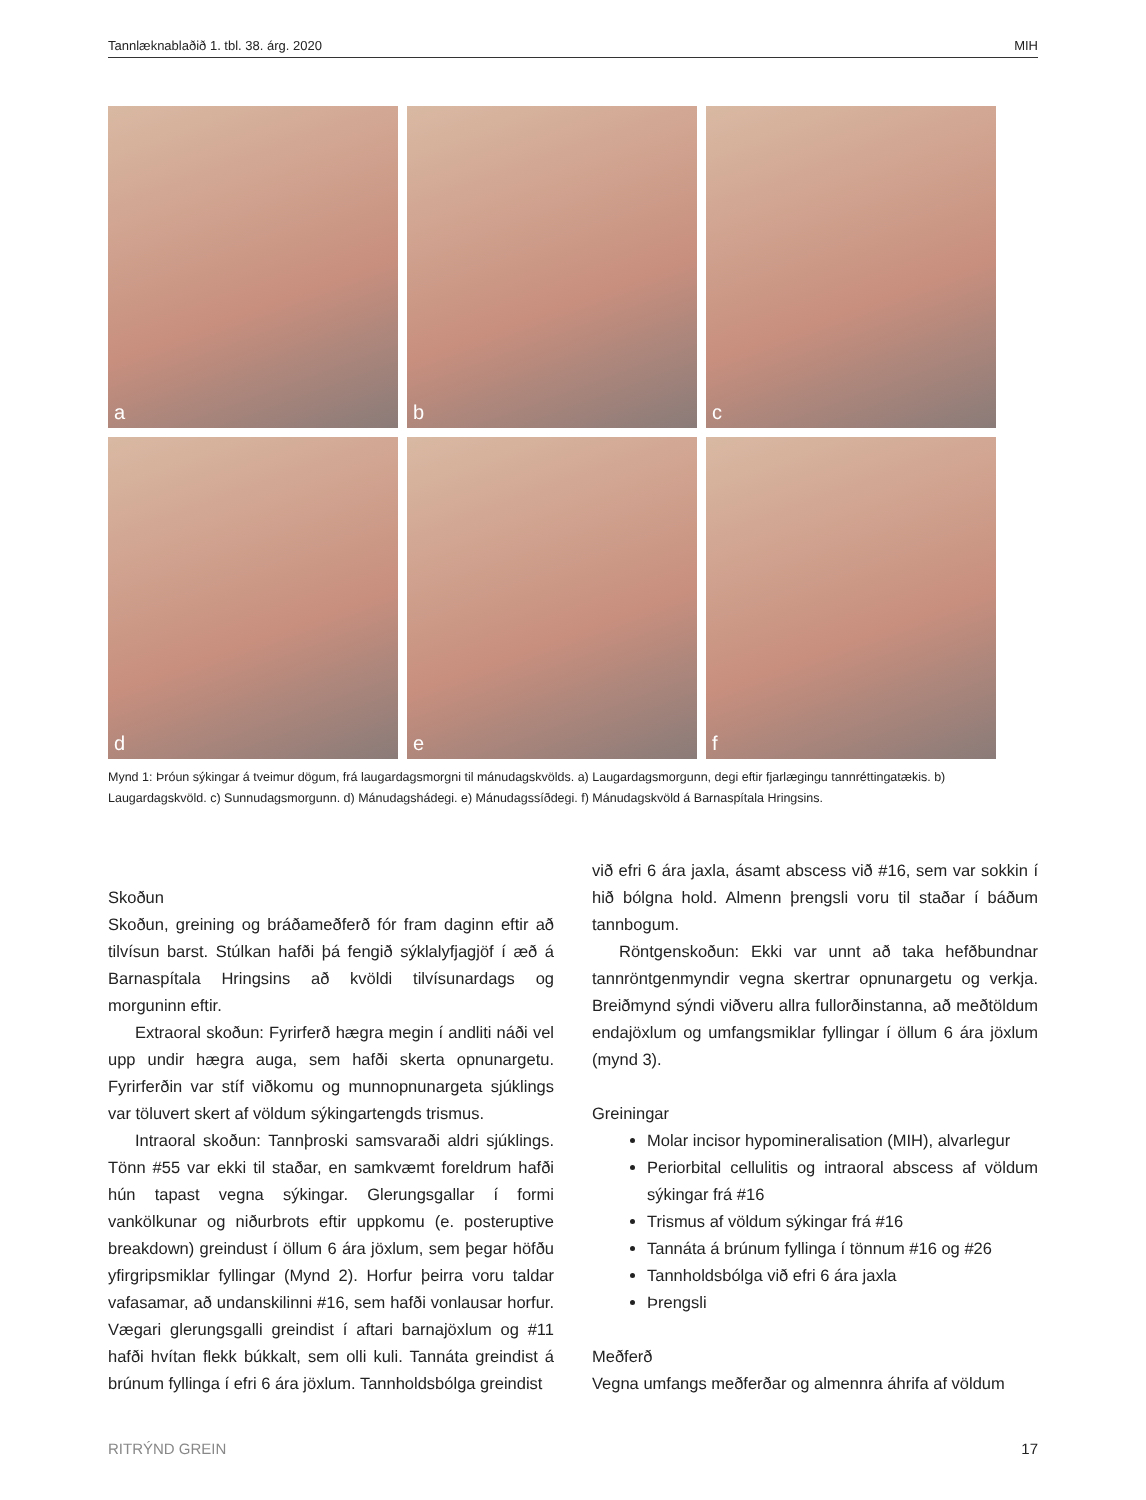Tannlæknablaðið 1. tbl. 38. árg. 2020 MIH
a
b
c
d
e
f
Mynd 1: Þróun sýkingar á tveimur dögum, frá laugardagsmorgni til mánudagskvölds. a) Laugardagsmorgunn, degi eftir fjarlægingu tannréttingatækis. b) Laugardagskvöld. c) Sunnudagsmorgunn. d) Mánudagshádegi. e) Mánudagssíðdegi. f) Mánudagskvöld á Barnaspítala Hringsins.
Skoðun
Skoðun, greining og bráðameðferð fór fram daginn eftir að tilvísun barst. Stúlkan hafði þá fengið sýklalyfjagjöf í æð á Barnaspítala Hringsins að kvöldi tilvísunardags og morguninn eftir.
Extraoral skoðun: Fyrirferð hægra megin í andliti náði vel upp undir hægra auga, sem hafði skerta opnunargetu. Fyrirferðin var stíf viðkomu og munnopnunargeta sjúklings var töluvert skert af völdum sýkingartengds trismus.
Intraoral skoðun: Tannþroski samsvaraði aldri sjúklings. Tönn #55 var ekki til staðar, en samkvæmt foreldrum hafði hún tapast vegna sýkingar. Glerungsgallar í formi vankölkunar og niðurbrots eftir uppkomu (e. posteruptive breakdown) greindust í öllum 6 ára jöxlum, sem þegar höfðu yfirgripsmiklar fyllingar (Mynd 2). Horfur þeirra voru taldar vafasamar, að undanskilinni #16, sem hafði vonlausar horfur. Vægari glerungsgalli greindist í aftari barnajöxlum og #11 hafði hvítan flekk búkkalt, sem olli kuli. Tannáta greindist á brúnum fyllinga í efri 6 ára jöxlum. Tannholdsbólga greindist
við efri 6 ára jaxla, ásamt abscess við #16, sem var sokkin í hið bólgna hold. Almenn þrengsli voru til staðar í báðum tannbogum.
Röntgenskoðun: Ekki var unnt að taka hefðbundnar tannröntgenmyndir vegna skertrar opnunargetu og verkja. Breiðmynd sýndi viðveru allra fullorðinstanna, að meðtöldum endajöxlum og umfangsmiklar fyllingar í öllum 6 ára jöxlum (mynd 3).
Greiningar
Molar incisor hypomineralisation (MIH), alvarlegur
Periorbital cellulitis og intraoral abscess af völdum sýkingar frá #16
Trismus af völdum sýkingar frá #16
Tannáta á brúnum fyllinga í tönnum #16 og #26
Tannholdsbólga við efri 6 ára jaxla
Þrengsli
Meðferð
Vegna umfangs meðferðar og almennra áhrifa af völdum
RITRÝND GREIN 17